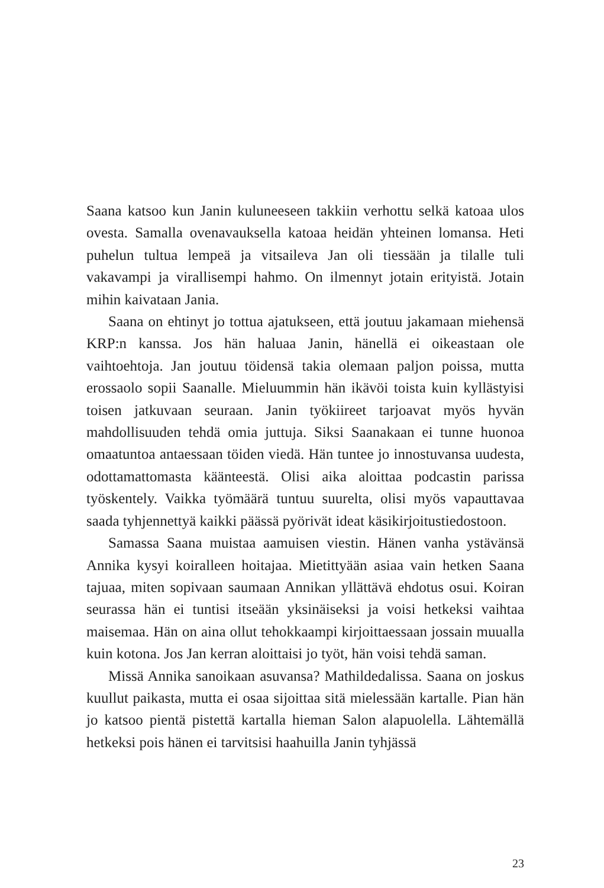Saana katsoo kun Janin kuluneeseen takkiin verhottu selkä katoaa ulos ovesta. Samalla ovenavauksella katoaa heidän yhteinen lomansa. Heti puhelun tultua lempeä ja vitsaileva Jan oli tiessään ja tilalle tuli vakavampi ja virallisempi hahmo. On ilmennyt jotain erityistä. Jotain mihin kaivataan Jania.
Saana on ehtinyt jo tottua ajatukseen, että joutuu jakamaan miehensä KRP:n kanssa. Jos hän haluaa Janin, hänellä ei oikeastaan ole vaihtoehtoja. Jan joutuu töidensä takia olemaan paljon poissa, mutta erossaolo sopii Saanalle. Mieluummin hän ikävöi toista kuin kyllästyisi toisen jatkuvaan seuraan. Janin työkiireet tarjoavat myös hyvän mahdollisuuden tehdä omia juttuja. Siksi Saanakaan ei tunne huonoa omaatuntoa antaessaan töiden viedä. Hän tuntee jo innostuvansa uudesta, odottamattomasta käänteestä. Olisi aika aloittaa podcastin parissa työskentely. Vaikka työmäärä tuntuu suurelta, olisi myös vapauttavaa saada tyhjennettyä kaikki päässä pyörivät ideat käsikirjoitustiedostoon.
Samassa Saana muistaa aamuisen viestin. Hänen vanha ystävänsä Annika kysyi koiralleen hoitajaa. Mietittyään asiaa vain hetken Saana tajuaa, miten sopivaan saumaan Annikan yllättävä ehdotus osui. Koiran seurassa hän ei tuntisi itseään yksinäiseksi ja voisi hetkeksi vaihtaa maisemaa. Hän on aina ollut tehokkaampi kirjoittaessaan jossain muualla kuin kotona. Jos Jan kerran aloittaisi jo työt, hän voisi tehdä saman.
Missä Annika sanoikaan asuvansa? Mathildedalissa. Saana on joskus kuullut paikasta, mutta ei osaa sijoittaa sitä mielessään kartalle. Pian hän jo katsoo pientä pistettä kartalla hieman Salon alapuolella. Lähtemällä hetkeksi pois hänen ei tarvitsisi haahuilla Janin tyhjässä
23